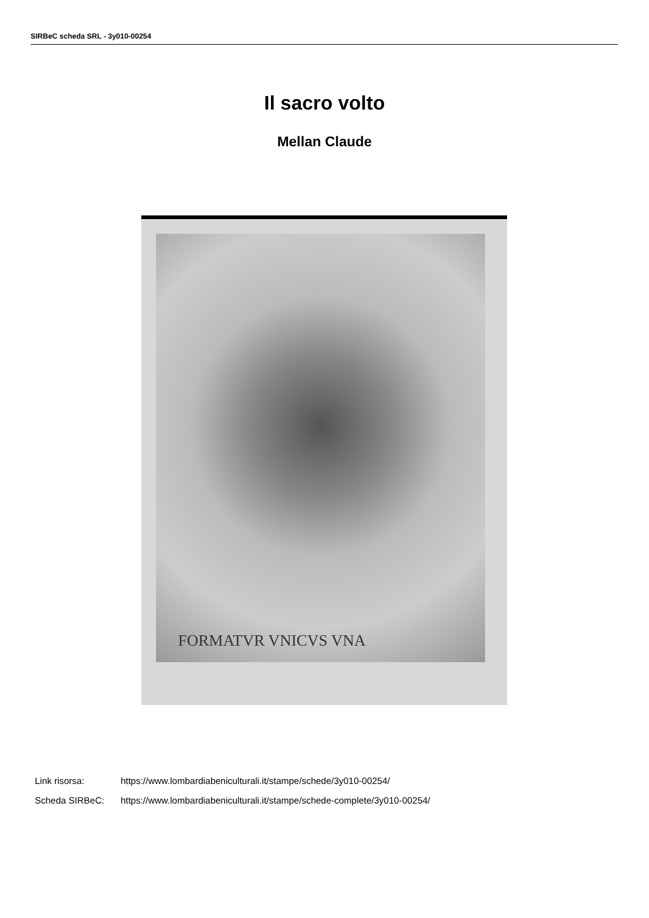SIRBeC scheda SRL - 3y010-00254
Il sacro volto
Mellan Claude
FORMATVR VNICVS VNA
Link risorsa: https://www.lombardiabeniculturali.it/stampe/schede/3y010-00254/
Scheda SIRBeC: https://www.lombardiabeniculturali.it/stampe/schede-complete/3y010-00254/